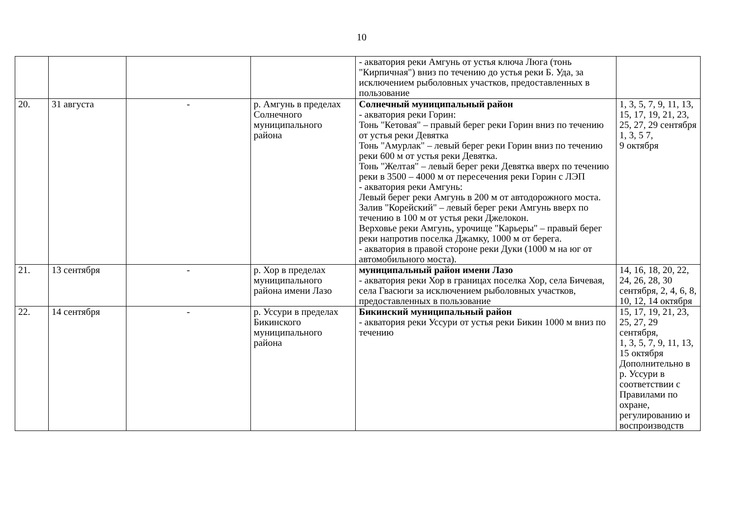10
| | | | | - акватория реки Амгунь от устья ключа Люга (тонь "Кирпичная") вниз по течению до устья реки Б. Уда, за исключением рыболовных участков, предоставленных в пользование | |
| 20. | 31 августа | - | р. Амгунь в пределах Солнечного муниципального района | Солнечный муниципальный район - акватория реки Горин: Тонь "Кетовая" – правый берег реки Горин вниз по течению от устья реки Девятка Тонь "Амурлак" – левый берег реки Горин вниз по течению реки 600 м от устья реки Девятка. Тонь "Желтая" – левый берег реки Девятка вверх по течению реки в 3500 – 4000 м от пересечения реки Горин с ЛЭП - акватория реки Амгунь: Левый берег реки Амгунь в 200 м от автодорожного моста. Залив "Корейский" – левый берег реки Амгунь вверх по течению в 100 м от устья реки Джелокон. Верховье реки Амгунь, урочище "Карьеры" – правый берег реки напротив поселка Джамку, 1000 м от берега. - акватория в правой стороне реки Дуки (1000 м на юг от автомобильного моста). | 1, 3, 5, 7, 9, 11, 13, 15, 17, 19, 21, 23, 25, 27, 29 сентября 1, 3, 5 7, 9 октября |
| 21. | 13 сентября | - | р. Хор в пределах муниципального района имени Лазо | муниципальный район имени Лазо - акватория реки Хор в границах поселка Хор, села Бичевая, села Гвасюги за исключением рыболовных участков, предоставленных в пользование | 14, 16, 18, 20, 22, 24, 26, 28, 30 сентября, 2, 4, 6, 8, 10, 12, 14 октября |
| 22. | 14 сентября | - | р. Уссури в пределах Бикинского муниципального района | Бикинский муниципальный район - акватория реки Уссури от устья реки Бикин 1000 м вниз по течению | 15, 17, 19, 21, 23, 25, 27, 29 сентября, 1, 3, 5, 7, 9, 11, 13, 15 октября Дополнительно в р. Уссури в соответствии с Правилами по охране, регулированию и воспроизводств |